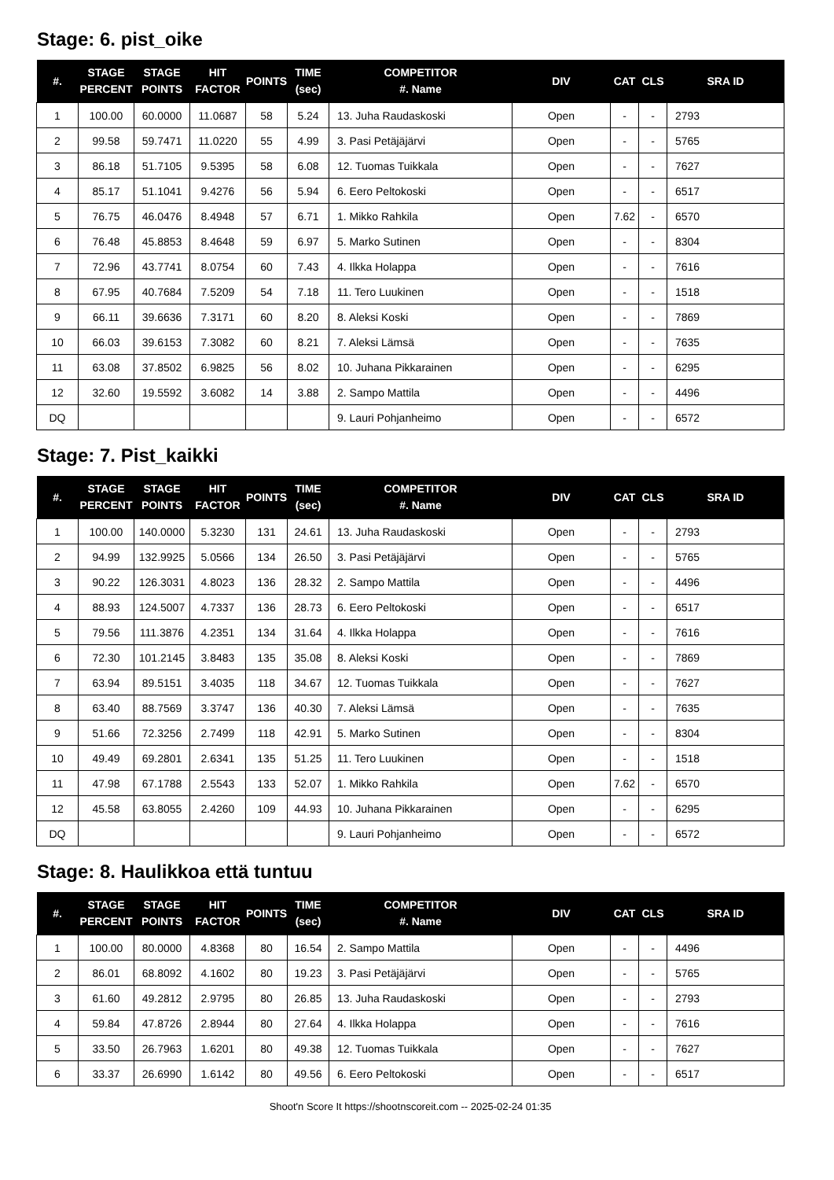Stage: 6. pist_oike
| #. | STAGE PERCENT | STAGE POINTS | HIT FACTOR | POINTS | TIME (sec) | COMPETITOR #. Name | DIV | CAT | CLS | SRA ID |
| --- | --- | --- | --- | --- | --- | --- | --- | --- | --- | --- |
| 1 | 100.00 | 60.0000 | 11.0687 | 58 | 5.24 | 13. Juha Raudaskoski | Open | - | - | 2793 |
| 2 | 99.58 | 59.7471 | 11.0220 | 55 | 4.99 | 3. Pasi Petäjäjärvi | Open | - | - | 5765 |
| 3 | 86.18 | 51.7105 | 9.5395 | 58 | 6.08 | 12. Tuomas Tuikkala | Open | - | - | 7627 |
| 4 | 85.17 | 51.1041 | 9.4276 | 56 | 5.94 | 6. Eero Peltokoski | Open | - | - | 6517 |
| 5 | 76.75 | 46.0476 | 8.4948 | 57 | 6.71 | 1. Mikko Rahkila | Open | 7.62 | - | 6570 |
| 6 | 76.48 | 45.8853 | 8.4648 | 59 | 6.97 | 5. Marko Sutinen | Open | - | - | 8304 |
| 7 | 72.96 | 43.7741 | 8.0754 | 60 | 7.43 | 4. Ilkka Holappa | Open | - | - | 7616 |
| 8 | 67.95 | 40.7684 | 7.5209 | 54 | 7.18 | 11. Tero Luukinen | Open | - | - | 1518 |
| 9 | 66.11 | 39.6636 | 7.3171 | 60 | 8.20 | 8. Aleksi Koski | Open | - | - | 7869 |
| 10 | 66.03 | 39.6153 | 7.3082 | 60 | 8.21 | 7. Aleksi Lämsä | Open | - | - | 7635 |
| 11 | 63.08 | 37.8502 | 6.9825 | 56 | 8.02 | 10. Juhana Pikkarainen | Open | - | - | 6295 |
| 12 | 32.60 | 19.5592 | 3.6082 | 14 | 3.88 | 2. Sampo Mattila | Open | - | - | 4496 |
| DQ | | | | | | 9. Lauri Pohjanheimo | Open | - | - | 6572 |
Stage: 7. Pist_kaikki
| #. | STAGE PERCENT | STAGE POINTS | HIT FACTOR | POINTS | TIME (sec) | COMPETITOR #. Name | DIV | CAT | CLS | SRA ID |
| --- | --- | --- | --- | --- | --- | --- | --- | --- | --- | --- |
| 1 | 100.00 | 140.0000 | 5.3230 | 131 | 24.61 | 13. Juha Raudaskoski | Open | - | - | 2793 |
| 2 | 94.99 | 132.9925 | 5.0566 | 134 | 26.50 | 3. Pasi Petäjäjärvi | Open | - | - | 5765 |
| 3 | 90.22 | 126.3031 | 4.8023 | 136 | 28.32 | 2. Sampo Mattila | Open | - | - | 4496 |
| 4 | 88.93 | 124.5007 | 4.7337 | 136 | 28.73 | 6. Eero Peltokoski | Open | - | - | 6517 |
| 5 | 79.56 | 111.3876 | 4.2351 | 134 | 31.64 | 4. Ilkka Holappa | Open | - | - | 7616 |
| 6 | 72.30 | 101.2145 | 3.8483 | 135 | 35.08 | 8. Aleksi Koski | Open | - | - | 7869 |
| 7 | 63.94 | 89.5151 | 3.4035 | 118 | 34.67 | 12. Tuomas Tuikkala | Open | - | - | 7627 |
| 8 | 63.40 | 88.7569 | 3.3747 | 136 | 40.30 | 7. Aleksi Lämsä | Open | - | - | 7635 |
| 9 | 51.66 | 72.3256 | 2.7499 | 118 | 42.91 | 5. Marko Sutinen | Open | - | - | 8304 |
| 10 | 49.49 | 69.2801 | 2.6341 | 135 | 51.25 | 11. Tero Luukinen | Open | - | - | 1518 |
| 11 | 47.98 | 67.1788 | 2.5543 | 133 | 52.07 | 1. Mikko Rahkila | Open | 7.62 | - | 6570 |
| 12 | 45.58 | 63.8055 | 2.4260 | 109 | 44.93 | 10. Juhana Pikkarainen | Open | - | - | 6295 |
| DQ | | | | | | 9. Lauri Pohjanheimo | Open | - | - | 6572 |
Stage: 8. Haulikkoa että tuntuu
| #. | STAGE PERCENT | STAGE POINTS | HIT FACTOR | POINTS | TIME (sec) | COMPETITOR #. Name | DIV | CAT | CLS | SRA ID |
| --- | --- | --- | --- | --- | --- | --- | --- | --- | --- | --- |
| 1 | 100.00 | 80.0000 | 4.8368 | 80 | 16.54 | 2. Sampo Mattila | Open | - | - | 4496 |
| 2 | 86.01 | 68.8092 | 4.1602 | 80 | 19.23 | 3. Pasi Petäjäjärvi | Open | - | - | 5765 |
| 3 | 61.60 | 49.2812 | 2.9795 | 80 | 26.85 | 13. Juha Raudaskoski | Open | - | - | 2793 |
| 4 | 59.84 | 47.8726 | 2.8944 | 80 | 27.64 | 4. Ilkka Holappa | Open | - | - | 7616 |
| 5 | 33.50 | 26.7963 | 1.6201 | 80 | 49.38 | 12. Tuomas Tuikkala | Open | - | - | 7627 |
| 6 | 33.37 | 26.6990 | 1.6142 | 80 | 49.56 | 6. Eero Peltokoski | Open | - | - | 6517 |
Shoot'n Score It https://shootnscoreit.com -- 2025-02-24 01:35